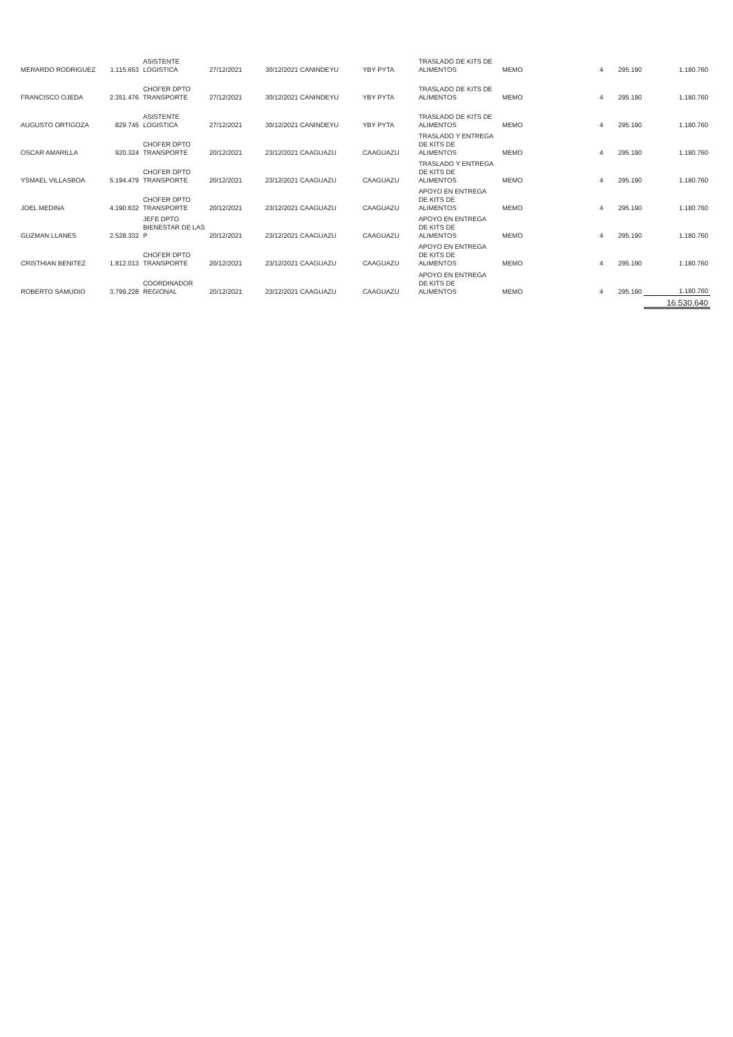| MERARDO RODRIGUEZ | 1.115.653 | ASISTENTE LOGISTICA | 27/12/2021 | 30/12/2021 CANINDEYU | YBY PYTA | TRASLADO DE KITS DE ALIMENTOS | MEMO | 4 | 295.190 | 1.180.760 |
| FRANCISCO OJEDA | 2.351.476 | CHOFER DPTO TRANSPORTE | 27/12/2021 | 30/12/2021 CANINDEYU | YBY PYTA | TRASLADO DE KITS DE ALIMENTOS | MEMO | 4 | 295.190 | 1.180.760 |
| AUGUSTO ORTIGOZA | 829.745 | ASISTENTE LOGISTICA | 27/12/2021 | 30/12/2021 CANINDEYU | YBY PYTA | TRASLADO DE KITS DE ALIMENTOS | MEMO | 4 | 295.190 | 1.180.760 |
| OSCAR AMARILLA | 920.324 | CHOFER DPTO TRANSPORTE | 20/12/2021 | 23/12/2021 CAAGUAZU | CAAGUAZU | TRASLADO Y ENTREGA DE KITS DE ALIMENTOS | MEMO | 4 | 295.190 | 1.180.760 |
| YSMAEL VILLASBOA | 5.194.479 | CHOFER DPTO TRANSPORTE | 20/12/2021 | 23/12/2021 CAAGUAZU | CAAGUAZU | TRASLADO Y ENTREGA DE KITS DE ALIMENTOS | MEMO | 4 | 295.190 | 1.180.760 |
| JOEL MEDINA | 4.190.632 | CHOFER DPTO TRANSPORTE | 20/12/2021 | 23/12/2021 CAAGUAZU | CAAGUAZU | APOYO EN ENTREGA DE KITS DE ALIMENTOS | MEMO | 4 | 295.190 | 1.180.760 |
| GUZMAN LLANES | 2.528.332 | JEFE DPTO BIENESTAR DE LAS P | 20/12/2021 | 23/12/2021 CAAGUAZU | CAAGUAZU | APOYO EN ENTREGA DE KITS DE ALIMENTOS | MEMO | 4 | 295.190 | 1.180.760 |
| CRISTHIAN BENITEZ | 1.812.013 | CHOFER DPTO TRANSPORTE | 20/12/2021 | 23/12/2021 CAAGUAZU | CAAGUAZU | APOYO EN ENTREGA DE KITS DE ALIMENTOS | MEMO | 4 | 295.190 | 1.180.760 |
| ROBERTO SAMUDIO | 3.799.228 | COORDINADOR REGIONAL | 20/12/2021 | 23/12/2021 CAAGUAZU | CAAGUAZU | APOYO EN ENTREGA DE KITS DE ALIMENTOS | MEMO | 4 | 295.190 | 1.180.760 |
| | | | | | | | | | | 16.530.640 |